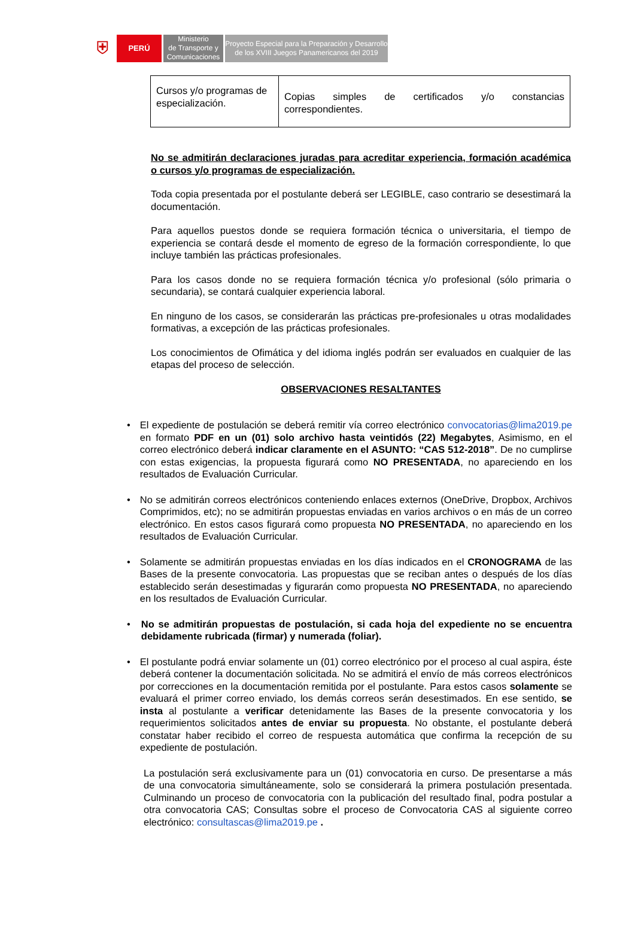⛨
PERÚ
Ministerio
de Transporte y
Comunicaciones
Proyecto Especial para la Preparación y Desarrollo
de los XVIII Juegos Panamericanos del 2019
| Cursos y/o programas de especialización. | Copias simples de certificados y/o constancias correspondientes. |
No se admitirán declaraciones juradas para acreditar experiencia, formación académica o cursos y/o programas de especialización.
Toda copia presentada por el postulante deberá ser LEGIBLE, caso contrario se desestimará la documentación.
Para aquellos puestos donde se requiera formación técnica o universitaria, el tiempo de experiencia se contará desde el momento de egreso de la formación correspondiente, lo que incluye también las prácticas profesionales.
Para los casos donde no se requiera formación técnica y/o profesional (sólo primaria o secundaria), se contará cualquier experiencia laboral.
En ninguno de los casos, se considerarán las prácticas pre-profesionales u otras modalidades formativas, a excepción de las prácticas profesionales.
Los conocimientos de Ofimática y del idioma inglés podrán ser evaluados en cualquier de las etapas del proceso de selección.
OBSERVACIONES RESALTANTES
• El expediente de postulación se deberá remitir vía correo electrónico convocatorias@lima2019.pe en formato PDF en un (01) solo archivo hasta veintidós (22) Megabytes, Asimismo, en el correo electrónico deberá indicar claramente en el ASUNTO: “CAS 512-2018”. De no cumplirse con estas exigencias, la propuesta figurará como NO PRESENTADA, no apareciendo en los resultados de Evaluación Curricular.
• No se admitirán correos electrónicos conteniendo enlaces externos (OneDrive, Dropbox, Archivos Comprimidos, etc); no se admitirán propuestas enviadas en varios archivos o en más de un correo electrónico. En estos casos figurará como propuesta NO PRESENTADA, no apareciendo en los resultados de Evaluación Curricular.
• Solamente se admitirán propuestas enviadas en los días indicados en el CRONOGRAMA de las Bases de la presente convocatoria. Las propuestas que se reciban antes o después de los días establecido serán desestimadas y figurarán como propuesta NO PRESENTADA, no apareciendo en los resultados de Evaluación Curricular.
• No se admitirán propuestas de postulación, si cada hoja del expediente no se encuentra debidamente rubricada (firmar) y numerada (foliar).
• El postulante podrá enviar solamente un (01) correo electrónico por el proceso al cual aspira, éste deberá contener la documentación solicitada. No se admitirá el envío de más correos electrónicos por correcciones en la documentación remitida por el postulante. Para estos casos solamente se evaluará el primer correo enviado, los demás correos serán desestimados. En ese sentido, se insta al postulante a verificar detenidamente las Bases de la presente convocatoria y los requerimientos solicitados antes de enviar su propuesta. No obstante, el postulante deberá constatar haber recibido el correo de respuesta automática que confirma la recepción de su expediente de postulación.
La postulación será exclusivamente para un (01) convocatoria en curso. De presentarse a más de una convocatoria simultáneamente, solo se considerará la primera postulación presentada. Culminando un proceso de convocatoria con la publicación del resultado final, podra postular a otra convocatoria CAS; Consultas sobre el proceso de Convocatoria CAS al siguiente correo electrónico: consultascas@lima2019.pe .